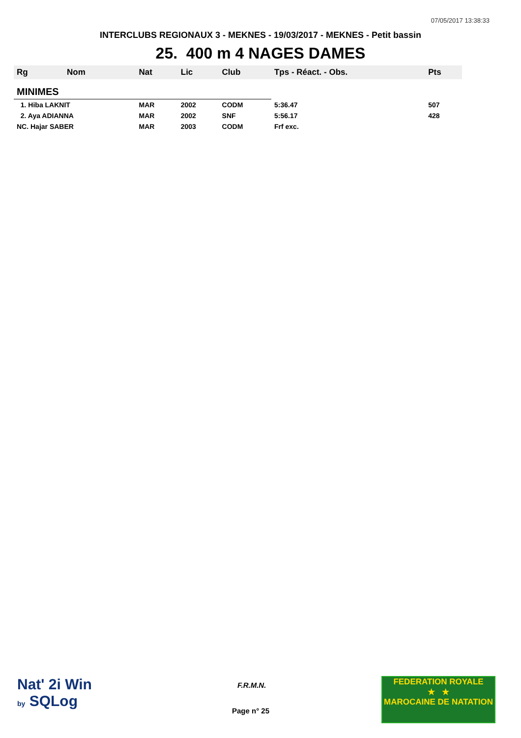07/05/2017 13:38:33
INTERCLUBS REGIONAUX 3 - MEKNES - 19/03/2017 - MEKNES - Petit bassin
25. 400 m 4 NAGES DAMES
| Rg | Nom | Nat | Lic | Club | Tps - Réact. - Obs. | Pts |
| --- | --- | --- | --- | --- | --- | --- |
| MINIMES | | | | | | |
| 1. Hiba LAKNIT | | MAR | 2002 | CODM | 5:36.47 | 507 |
| 2. Aya ADIANNA | | MAR | 2002 | SNF | 5:56.17 | 428 |
| NC. Hajar SABER | | MAR | 2003 | CODM | Frf exc. | |
Nat' 2i Win
by SQLog
F.R.M.N.
Page n° 25
FEDERATION ROYALE
★ ★
MAROCAINE DE NATATION